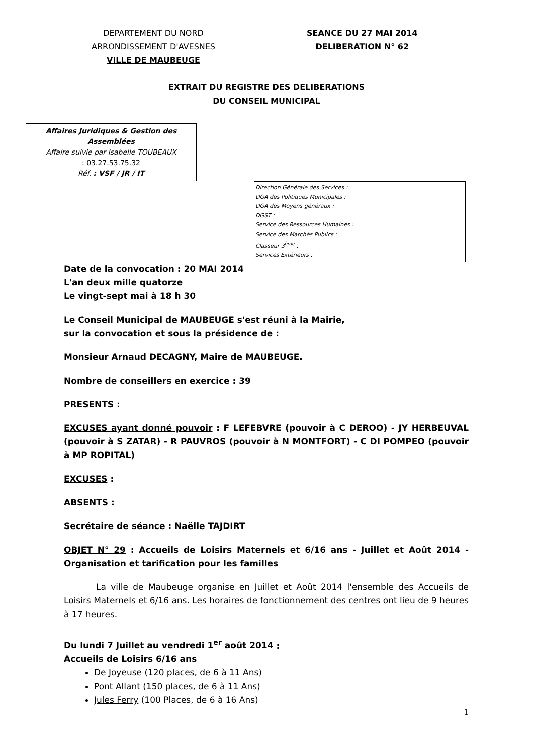DEPARTEMENT DU NORD
ARRONDISSEMENT D'AVESNES
VILLE DE MAUBEUGE
SEANCE DU 27 MAI 2014
DELIBERATION N° 62
EXTRAIT DU REGISTRE DES DELIBERATIONS
DU CONSEIL MUNICIPAL
Affaires Juridiques & Gestion des Assemblées
Affaire suivie par Isabelle TOUBEAUX
: 03.27.53.75.32
Réf. : VSF / JR / IT
Direction Générale des Services :
DGA des Politiques Municipales :
DGA des Moyens généraux :
DGST :
Service des Ressources Humaines :
Service des Marchés Publics :
Classeur 3<sup>ème</sup> :
Services Extérieurs :
Date de la convocation : 20 MAI 2014
L'an deux mille quatorze
Le vingt-sept mai à 18 h 30
Le Conseil Municipal de MAUBEUGE s'est réuni à la Mairie,
sur la convocation et sous la présidence de :
Monsieur Arnaud DECAGNY, Maire de MAUBEUGE.
Nombre de conseillers en exercice : 39
PRESENTS :
EXCUSES ayant donné pouvoir : F LEFEBVRE (pouvoir à C DEROO) - JY HERBEUVAL (pouvoir à S ZATAR) - R PAUVROS (pouvoir à N MONTFORT) - C DI POMPEO (pouvoir à MP ROPITAL)
EXCUSES :
ABSENTS :
Secrétaire de séance : Naëlle TAJDIRT
OBJET N° 29 : Accueils de Loisirs Maternels et 6/16 ans - Juillet et Août 2014 - Organisation et tarification pour les familles
La ville de Maubeuge organise en Juillet et Août 2014 l'ensemble des Accueils de Loisirs Maternels et 6/16 ans. Les horaires de fonctionnement des centres ont lieu de 9 heures à 17 heures.
Du lundi 7 Juillet au vendredi 1<sup>er</sup> août 2014 :
Accueils de Loisirs 6/16 ans
De Joyeuse (120 places, de 6 à 11 Ans)
Pont Allant (150 places, de 6 à 11 Ans)
Jules Ferry (100 Places, de 6 à 16 Ans)
1